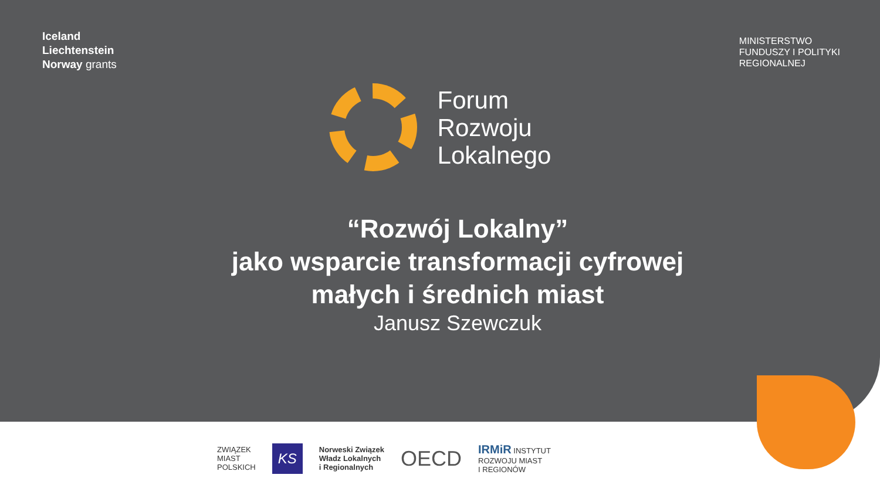Iceland
Liechtenstein
Norway grants
MINISTERSTWO
FUNDUSZY I POLITYKI
REGIONALNEJ
Forum
Rozwoju
Lokalnego
“Rozwój Lokalny”
jako wsparcie transformacji cyfrowej
małych i średnich miast
Janusz Szewczuk
ZWIĄZEK
MIAST
POLSKICH
KS
Norweski Związek
Władz Lokalnych
i Regionalnych
OECD
IRMiR INSTYTUT
ROZWOJU MIAST
I REGIONÓW